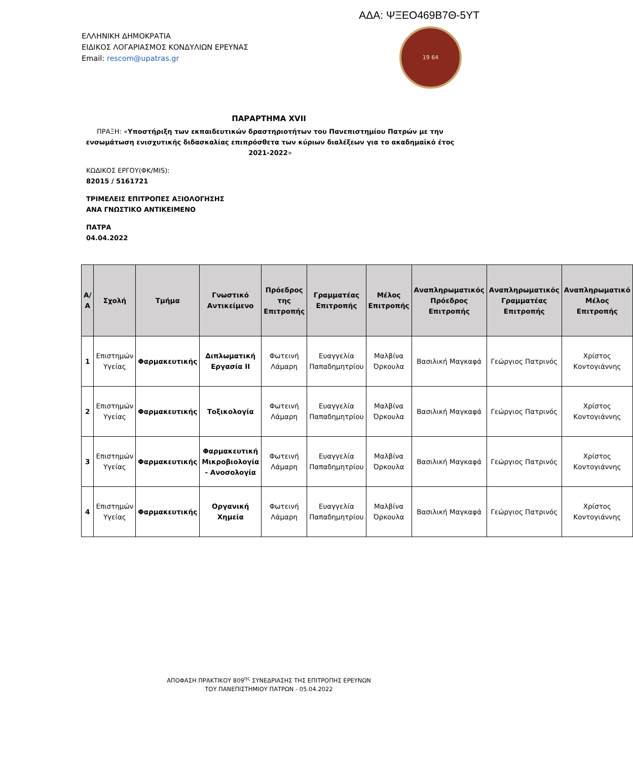ΑΔΑ: ΨΞΕΟ469Β7Θ-5ΥΤ
ΕΛΛΗΝΙΚΗ ΔΗΜΟΚΡΑΤΙΑ
ΕΙΔΙΚΟΣ ΛΟΓΑΡΙΑΣΜΟΣ ΚΟΝΔΥΛΙΩΝ ΕΡΕΥΝΑΣ
Email: rescom@upatras.gr
19 64
ΠΑΡΑΡΤΗΜΑ XVII
ΠΡΑΞΗ: «Υποστήριξη των εκπαιδευτικών δραστηριοτήτων του Πανεπιστημίου Πατρών με την ενσωμάτωση ενισχυτικής διδασκαλίας επιπρόσθετα των κύριων διαλέξεων για το ακαδημαϊκό έτος 2021-2022»
ΚΩΔΙΚΟΣ ΕΡΓΟΥ(ΦΚ/MIS):
82015 / 5161721
ΤΡΙΜΕΛΕΙΣ ΕΠΙΤΡΟΠΕΣ ΑΞΙΟΛΟΓΗΣΗΣ
ΑΝΑ ΓΝΩΣΤΙΚΟ ΑΝΤΙΚΕΙΜΕΝΟ
ΠΑΤΡΑ
04.04.2022
| Α/Α | Σχολή | Τμήμα | Γνωστικό Αντικείμενο | Πρόεδρος της Επιτροπής | Γραμματέας Επιτροπής | Μέλος Επιτροπής | Αναπληρωματικός Πρόεδρος Επιτροπής | Αναπληρωματικός Γραμματέας Επιτροπής | Αναπληρωματικό Μέλος Επιτροπής |
| --- | --- | --- | --- | --- | --- | --- | --- | --- | --- |
| 1 | Επιστημών Υγείας | Φαρμακευτικής | Διπλωματική Εργασία ΙΙ | Φωτεινή Λάμαρη | Ευαγγελία Παπαδημητρίου | Μαλβίνα Όρκουλα | Βασιλική Μαγκαφά | Γεώργιος Πατρινός | Χρίστος Κοντογιάννης |
| 2 | Επιστημών Υγείας | Φαρμακευτικής | Τοξικολογία | Φωτεινή Λάμαρη | Ευαγγελία Παπαδημητρίου | Μαλβίνα Όρκουλα | Βασιλική Μαγκαφά | Γεώργιος Πατρινός | Χρίστος Κοντογιάννης |
| 3 | Επιστημών Υγείας | Φαρμακευτικής | Φαρμακευτική Μικροβιολογία - Ανοσολογία | Φωτεινή Λάμαρη | Ευαγγελία Παπαδημητρίου | Μαλβίνα Όρκουλα | Βασιλική Μαγκαφά | Γεώργιος Πατρινός | Χρίστος Κοντογιάννης |
| 4 | Επιστημών Υγείας | Φαρμακευτικής | Οργανική Χημεία | Φωτεινή Λάμαρη | Ευαγγελία Παπαδημητρίου | Μαλβίνα Όρκουλα | Βασιλική Μαγκαφά | Γεώργιος Πατρινός | Χρίστος Κοντογιάννης |
ΑΠΟΦΑΣΗ ΠΡΑΚΤΙΚΟΥ 809<sup>ης</sup> ΣΥΝΕΔΡΙΑΣΗΣ ΤΗΣ ΕΠΙΤΡΟΠΗΣ ΕΡΕΥΝΩΝ
ΤΟΥ ΠΑΝΕΠΙΣΤΗΜΙΟΥ ΠΑΤΡΩΝ - 05.04.2022